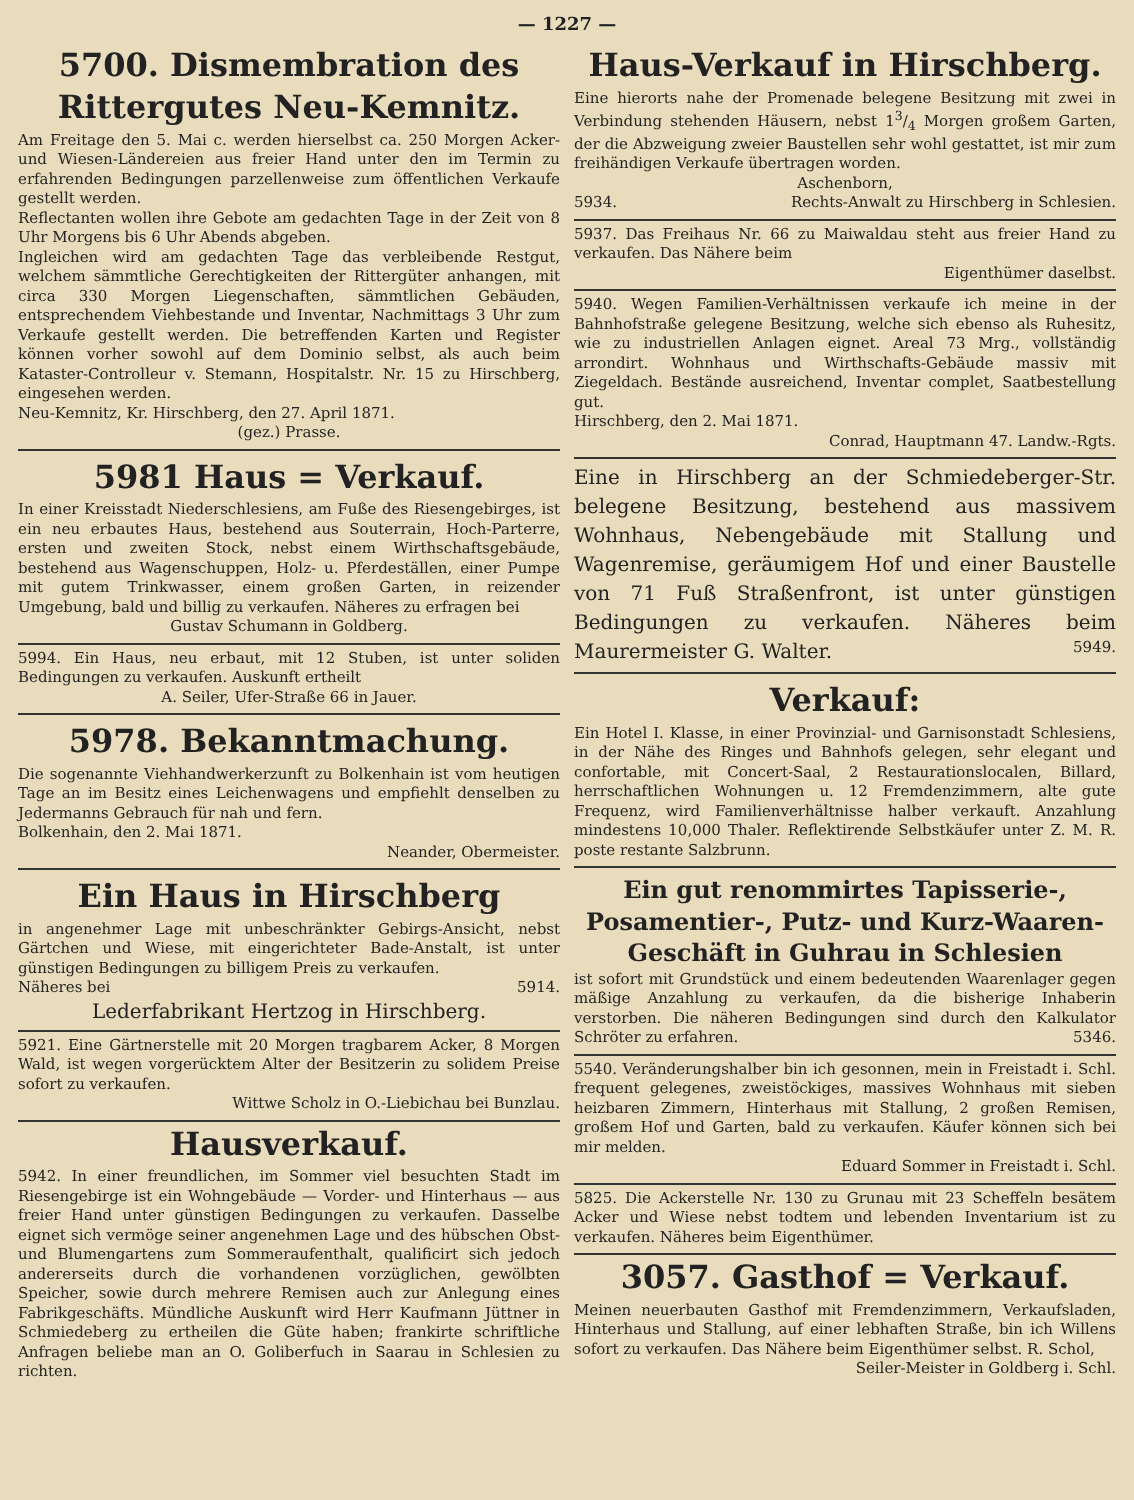— 1227 —
5700. Dismembration des Rittergutes Neu-Kemnitz.
Am Freitage den 5. Mai c. werden hierselbst ca. 250 Morgen Acker- und Wiesen-Ländereien aus freier Hand unter den im Termin zu erfahrenden Bedingungen parzellenweise zum öffentlichen Verkaufe gestellt werden.
Reflectanten wollen ihre Gebote am gedachten Tage in der Zeit von 8 Uhr Morgens bis 6 Uhr Abends abgeben.
Ingleichen wird am gedachten Tage das verbleibende Restgut, welchem sämmtliche Gerechtigkeiten der Rittergüter anhangen, mit circa 330 Morgen Liegenschaften, sämmtlichen Gebäuden, entsprechendem Viehbestande und Inventar, Nachmittags 3 Uhr zum Verkaufe gestellt werden. Die betreffenden Karten und Register können vorher sowohl auf dem Dominio selbst, als auch beim Kataster-Controlleur v. Stemann, Hospitalstr. Nr. 15 zu Hirschberg, eingesehen werden.
Neu-Kemnitz, Kr. Hirschberg, den 27. April 1871.
(gez.) Prasse.
5981 Haus = Verkauf.
In einer Kreisstadt Niederschlesiens, am Fuße des Riesengebirges, ist ein neu erbautes Haus, bestehend aus Souterrain, Hoch-Parterre, ersten und zweiten Stock, nebst einem Wirthschaftsgebäude, bestehend aus Wagenschuppen, Holz- u. Pferdeställen, einer Pumpe mit gutem Trinkwasser, einem großen Garten, in reizender Umgebung, bald und billig zu verkaufen. Näheres zu erfragen bei
Gustav Schumann in Goldberg.
5994. Ein Haus, neu erbaut, mit 12 Stuben, ist unter soliden Bedingungen zu verkaufen. Auskunft ertheilt
A. Seiler, Ufer-Straße 66 in Jauer.
5978. Bekanntmachung.
Die sogenannte Viehhandwerkerzunft zu Bolkenhain ist vom heutigen Tage an im Besitz eines Leichenwagens und empfiehlt denselben zu Jedermanns Gebrauch für nah und fern.
Bolkenhain, den 2. Mai 1871.
Neander, Obermeister.
Ein Haus in Hirschberg
in angenehmer Lage mit unbeschränkter Gebirgs-Ansicht, nebst Gärtchen und Wiese, mit eingerichteter Bade-Anstalt, ist unter günstigen Bedingungen zu billigem Preis zu verkaufen.
Näheres bei 5914.
Lederfabrikant Hertzog in Hirschberg.
5921. Eine Gärtnerstelle mit 20 Morgen tragbarem Acker, 8 Morgen Wald, ist wegen vorgerücktem Alter der Besitzerin zu solidem Preise sofort zu verkaufen.
Wittwe Scholz in O.-Liebichau bei Bunzlau.
Hausverkauf.
5942. In einer freundlichen, im Sommer viel besuchten Stadt im Riesengebirge ist ein Wohngebäude — Vorder- und Hinterhaus — aus freier Hand unter günstigen Bedingungen zu verkaufen. Dasselbe eignet sich vermöge seiner angenehmen Lage und des hübschen Obst- und Blumengartens zum Sommeraufenthalt, qualificirt sich jedoch andererseits durch die vorhandenen vorzüglichen, gewölbten Speicher, sowie durch mehrere Remisen auch zur Anlegung eines Fabrikgeschäfts. Mündliche Auskunft wird Herr Kaufmann Jüttner in Schmiedeberg zu ertheilen die Güte haben; frankirte schriftliche Anfragen beliebe man an O. Goliberfuch in Saarau in Schlesien zu richten.
Haus-Verkauf in Hirschberg.
Eine hierorts nahe der Promenade belegene Besitzung mit zwei in Verbindung stehenden Häusern, nebst 13/4 Morgen großem Garten, der die Abzweigung zweier Baustellen sehr wohl gestattet, ist mir zum freihändigen Verkaufe übertragen worden.
Aschenborn,
5934. Rechts-Anwalt zu Hirschberg in Schlesien.
5937. Das Freihaus Nr. 66 zu Maiwaldau steht aus freier Hand zu verkaufen. Das Nähere beim
Eigenthümer daselbst.
5940. Wegen Familien-Verhältnissen verkaufe ich meine in der Bahnhofstraße gelegene Besitzung, welche sich ebenso als Ruhesitz, wie zu industriellen Anlagen eignet. Areal 73 Mrg., vollständig arrondirt. Wohnhaus und Wirthschafts-Gebäude massiv mit Ziegeldach. Bestände ausreichend, Inventar complet, Saatbestellung gut.
Hirschberg, den 2. Mai 1871.
Conrad, Hauptmann 47. Landw.-Rgts.
Eine in Hirschberg an der Schmiedeberger-Str. belegene Besitzung, bestehend aus massivem Wohnhaus, Nebengebäude mit Stallung und Wagenremise, geräumigem Hof und einer Baustelle von 71 Fuß Straßenfront, ist unter günstigen Bedingungen zu verkaufen. Näheres beim Maurermeister G. Walter. 5949.
Verkauf:
Ein Hotel I. Klasse, in einer Provinzial- und Garnisonstadt Schlesiens, in der Nähe des Ringes und Bahnhofs gelegen, sehr elegant und confortable, mit Concert-Saal, 2 Restaurationslocalen, Billard, herrschaftlichen Wohnungen u. 12 Fremdenzimmern, alte gute Frequenz, wird Familienverhältnisse halber verkauft. Anzahlung mindestens 10,000 Thaler. Reflektirende Selbstkäufer unter Z. M. R. poste restante Salzbrunn.
Ein gut renommirtes Tapisserie-, Posamentier-, Putz- und Kurz-Waaren-Geschäft in Guhrau in Schlesien
ist sofort mit Grundstück und einem bedeutenden Waarenlager gegen mäßige Anzahlung zu verkaufen, da die bisherige Inhaberin verstorben. Die näheren Bedingungen sind durch den Kalkulator Schröter zu erfahren. 5346.
5540. Veränderungshalber bin ich gesonnen, mein in Freistadt i. Schl. frequent gelegenes, zweistöckiges, massives Wohnhaus mit sieben heizbaren Zimmern, Hinterhaus mit Stallung, 2 großen Remisen, großem Hof und Garten, bald zu verkaufen. Käufer können sich bei mir melden.
Eduard Sommer in Freistadt i. Schl.
5825. Die Ackerstelle Nr. 130 zu Grunau mit 23 Scheffeln besätem Acker und Wiese nebst todtem und lebenden Inventarium ist zu verkaufen. Näheres beim Eigenthümer.
3057. Gasthof = Verkauf.
Meinen neuerbauten Gasthof mit Fremdenzimmern, Verkaufsladen, Hinterhaus und Stallung, auf einer lebhaften Straße, bin ich Willens sofort zu verkaufen. Das Nähere beim Eigenthümer selbst. R. Schol,
Seiler-Meister in Goldberg i. Schl.